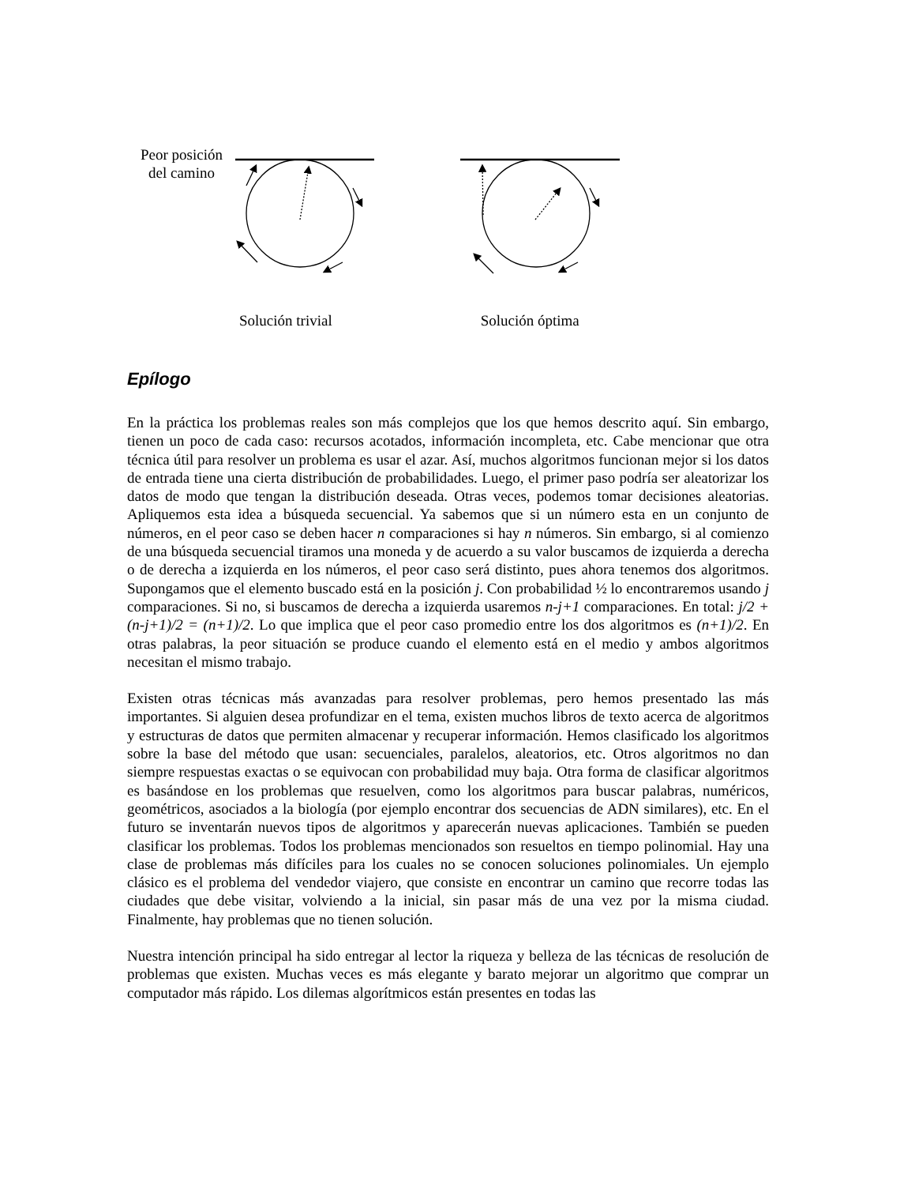Peor posición
del camino
Solución trivial Solución óptima
Epílogo
En la práctica los problemas reales son más complejos que los que hemos descrito aquí. Sin embargo, tienen un poco de cada caso: recursos acotados, información incompleta, etc. Cabe mencionar que otra técnica útil para resolver un problema es usar el azar. Así, muchos algoritmos funcionan mejor si los datos de entrada tiene una cierta distribución de probabilidades. Luego, el primer paso podría ser aleatorizar los datos de modo que tengan la distribución deseada. Otras veces, podemos tomar decisiones aleatorias. Apliquemos esta idea a búsqueda secuencial. Ya sabemos que si un número esta en un conjunto de números, en el peor caso se deben hacer n comparaciones si hay n números. Sin embargo, si al comienzo de una búsqueda secuencial tiramos una moneda y de acuerdo a su valor buscamos de izquierda a derecha o de derecha a izquierda en los números, el peor caso será distinto, pues ahora tenemos dos algoritmos. Supongamos que el elemento buscado está en la posición j. Con probabilidad ½ lo encontraremos usando j comparaciones. Si no, si buscamos de derecha a izquierda usaremos n-j+1 comparaciones. En total: j/2 + (n-j+1)/2 = (n+1)/2. Lo que implica que el peor caso promedio entre los dos algoritmos es (n+1)/2. En otras palabras, la peor situación se produce cuando el elemento está en el medio y ambos algoritmos necesitan el mismo trabajo.
Existen otras técnicas más avanzadas para resolver problemas, pero hemos presentado las más importantes. Si alguien desea profundizar en el tema, existen muchos libros de texto acerca de algoritmos y estructuras de datos que permiten almacenar y recuperar información. Hemos clasificado los algoritmos sobre la base del método que usan: secuenciales, paralelos, aleatorios, etc. Otros algoritmos no dan siempre respuestas exactas o se equivocan con probabilidad muy baja. Otra forma de clasificar algoritmos es basándose en los problemas que resuelven, como los algoritmos para buscar palabras, numéricos, geométricos, asociados a la biología (por ejemplo encontrar dos secuencias de ADN similares), etc. En el futuro se inventarán nuevos tipos de algoritmos y aparecerán nuevas aplicaciones. También se pueden clasificar los problemas. Todos los problemas mencionados son resueltos en tiempo polinomial. Hay una clase de problemas más difíciles para los cuales no se conocen soluciones polinomiales. Un ejemplo clásico es el problema del vendedor viajero, que consiste en encontrar un camino que recorre todas las ciudades que debe visitar, volviendo a la inicial, sin pasar más de una vez por la misma ciudad. Finalmente, hay problemas que no tienen solución.
Nuestra intención principal ha sido entregar al lector la riqueza y belleza de las técnicas de resolución de problemas que existen. Muchas veces es más elegante y barato mejorar un algoritmo que comprar un computador más rápido. Los dilemas algorítmicos están presentes en todas las